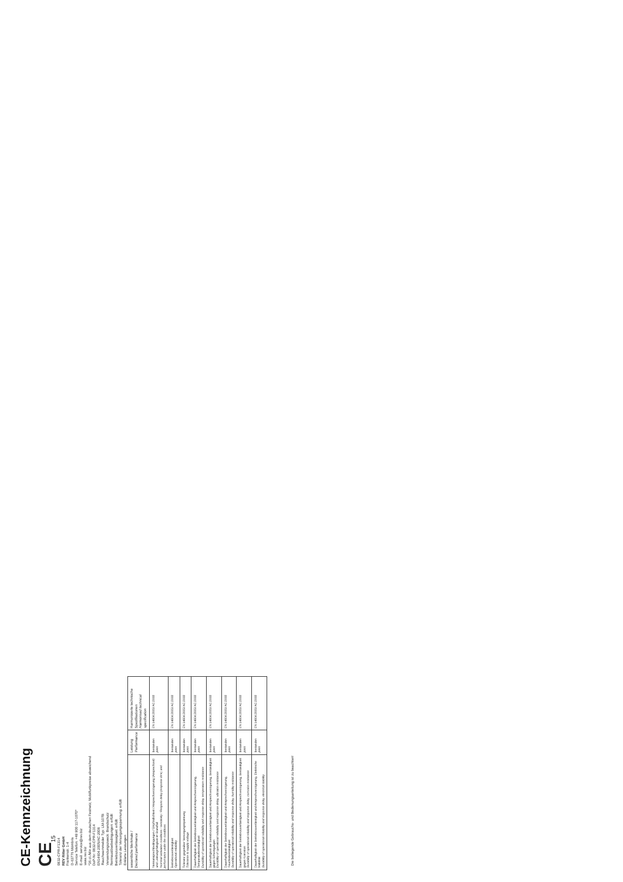CE-Kennzeichnung
CE<sub>15</sub>
0832-CPR-F1314
REV Ritter GmbH
Frankenstr. 1-4
D-63776 Mömbris
Service Telefon: +49 900 117-1070*
E-mail: service@rev.biz
www.rev.biz
*36 ct./Min aus dem deutschen Festnetz, Mobilfunkpreise abweichend
DoP-Nr: 0832-CPR-F1314
EN14604:2005/AC:2008
Rauchwarnmelder Typ: LM-107B
Verwendungszweck: Brandschutz
Nennauslösebedingungen: erfüllt
Betriebszuverlässigkeit: erfüllt
Toleranz der Versorgungsspannung: erfüllt
Erklärte Leistungen
| wesentliche Merkmale / Declared performance | Leistung Performance | Harmonisierte technische Spezifikationen Harmonised technical specification |
| --- | --- | --- |
| Nennansprechbedingungen / Empfindlichkeit / Ansprechverzögerung (Ansprechzeit) und Leistungsfähigkeit im Brandfall Nominal activation conditions / sensitivity / Respons delay (response time) and performance under fire conditions | bestanden pass | EN 14604:2005/ AC:2008 |
| Betriebszuverlässigkeit Operational reliability | bestanden pass | EN 14604:2005/ AC:2008 |
| Toleranz gegenüber Versorgungsspannung Tolerance to supply voltage | bestanden pass | EN 14604:2005/ AC:2008 |
| Dauerhaftigkeit der Betriebszuverlässigkeit und Ansprechverzögerung, Temperaturbeständigkeit Durability of operational reliability and response delay, temperature resistance | bestanden pass | EN 14604:2005/ AC:2008 |
| Dauerhaftigkeit der Betriebszuverlässigkeit und Ansprechverzögerung, Beständigkeit gegen Schwingungen Durability of operational reliability and response delay, vibration resistance | bestanden pass | EN 14604:2005/ AC:2008 |
| Dauerhaftigkeit der Betriebszuverlässigkeit und Ansprechverzögerung, Feuchtebeständigkeit Durability of operational reliability and response delay, humidity resistance | bestanden pass | EN 14604:2005/ AC:2008 |
| Dauerhaftigkeit der Betriebszuverlässigkeit und Ansprechverzögerung, Beständigkeit gegen Korrosion Durability of operational reliability and response delay, corrosion resistance | bestanden pass | EN 14604:2005/ AC:2008 |
| Dauerhaftigkeit der Betriebszuverlässigkeit und Ansprechverzögerung, Elektrische Stabilität Durability of operational reliability and response delay, electrical stability | bestanden pass | EN 14604:2005/ AC:2008 |
Die beiliegende Gebrauchs- und Bedienungsanleitung ist zu beachten!